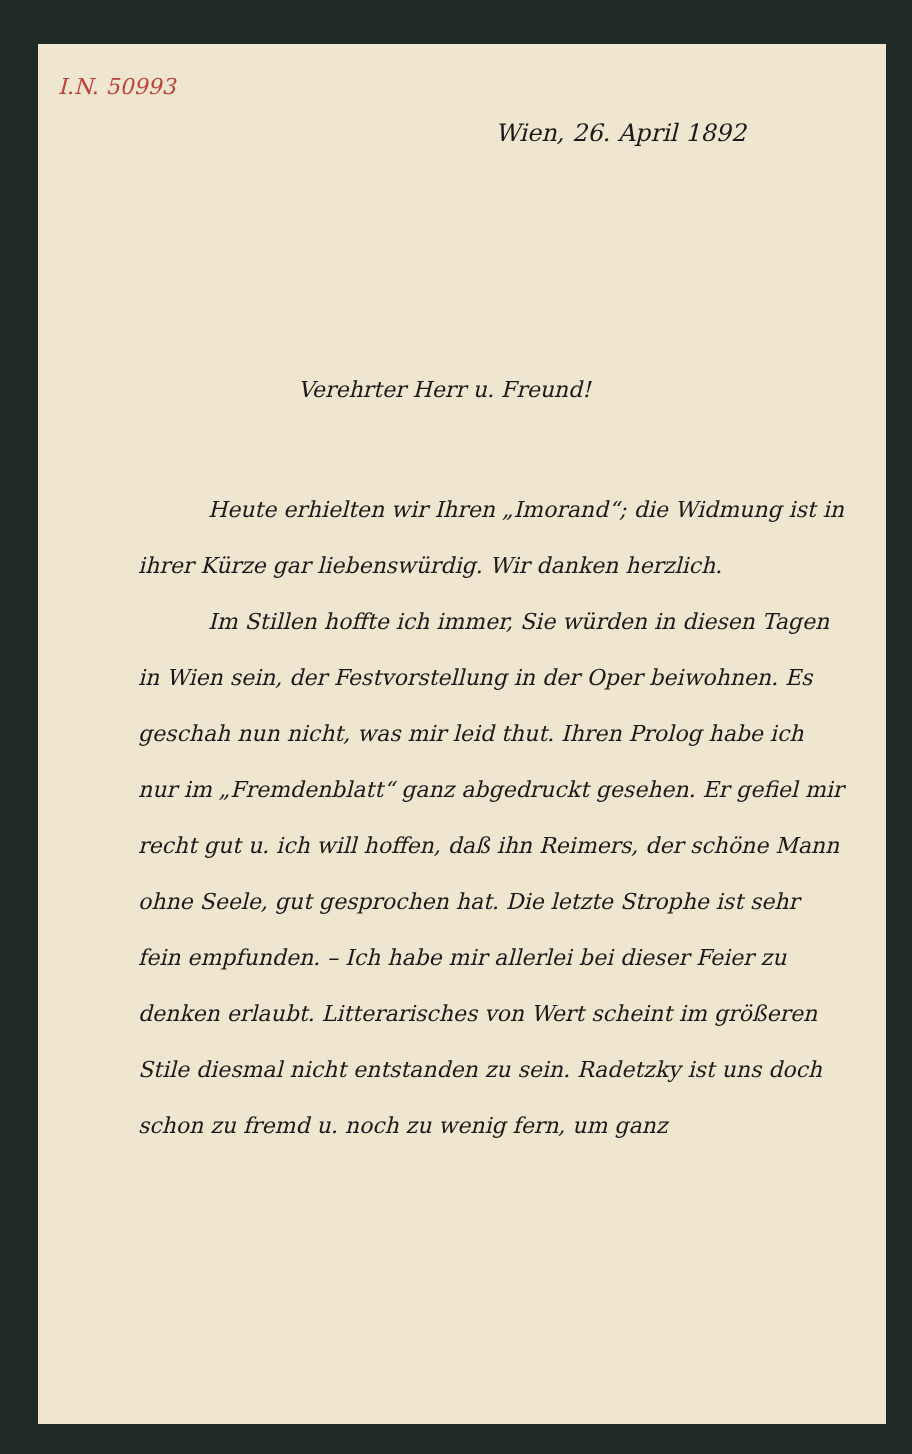I.N. 50993
Wien, 26. April 1892
Verehrter Herr u. Freund!
Heute erhielten wir Ihren „Imorand“; die Widmung ist in ihrer Kürze gar liebenswürdig. Wir danken herzlich.
Im Stillen hoffte ich immer, Sie würden in diesen Tagen in Wien sein, der Festvorstellung in der Oper beiwohnen. Es geschah nun nicht, was mir leid thut. Ihren Prolog habe ich nur im „Fremdenblatt“ ganz abgedruckt gesehen. Er gefiel mir recht gut u. ich will hoffen, daß ihn Reimers, der schöne Mann ohne Seele, gut gesprochen hat. Die letzte Strophe ist sehr fein empfunden. – Ich habe mir allerlei bei dieser Feier zu denken erlaubt. Litterarisches von Wert scheint im größeren Stile diesmal nicht entstanden zu sein. Radetzky ist uns doch schon zu fremd u. noch zu wenig fern, um ganz